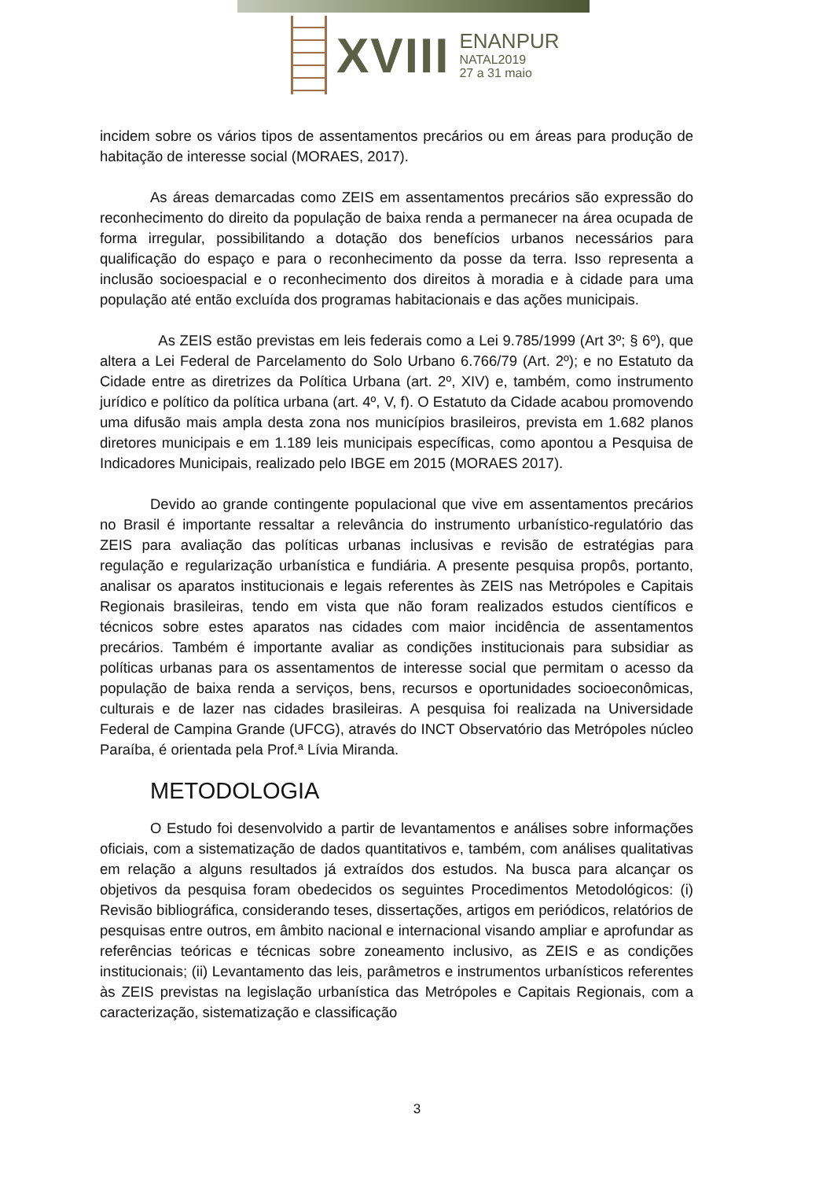XVIII
ENANPUR
NATAL2019
27 a 31 maio
incidem sobre os vários tipos de assentamentos precários ou em áreas para produção de habitação de interesse social (MORAES, 2017).
As áreas demarcadas como ZEIS em assentamentos precários são expressão do reconhecimento do direito da população de baixa renda a permanecer na área ocupada de forma irregular, possibilitando a dotação dos benefícios urbanos necessários para qualificação do espaço e para o reconhecimento da posse da terra. Isso representa a inclusão socioespacial e o reconhecimento dos direitos à moradia e à cidade para uma população até então excluída dos programas habitacionais e das ações municipais.
As ZEIS estão previstas em leis federais como a Lei 9.785/1999 (Art 3º; § 6º), que altera a Lei Federal de Parcelamento do Solo Urbano 6.766/79 (Art. 2º); e no Estatuto da Cidade entre as diretrizes da Política Urbana (art. 2º, XIV) e, também, como instrumento jurídico e político da política urbana (art. 4º, V, f). O Estatuto da Cidade acabou promovendo uma difusão mais ampla desta zona nos municípios brasileiros, prevista em 1.682 planos diretores municipais e em 1.189 leis municipais específicas, como apontou a Pesquisa de Indicadores Municipais, realizado pelo IBGE em 2015 (MORAES 2017).
Devido ao grande contingente populacional que vive em assentamentos precários no Brasil é importante ressaltar a relevância do instrumento urbanístico-regulatório das ZEIS para avaliação das políticas urbanas inclusivas e revisão de estratégias para regulação e regularização urbanística e fundiária. A presente pesquisa propôs, portanto, analisar os aparatos institucionais e legais referentes às ZEIS nas Metrópoles e Capitais Regionais brasileiras, tendo em vista que não foram realizados estudos científicos e técnicos sobre estes aparatos nas cidades com maior incidência de assentamentos precários. Também é importante avaliar as condições institucionais para subsidiar as políticas urbanas para os assentamentos de interesse social que permitam o acesso da população de baixa renda a serviços, bens, recursos e oportunidades socioeconômicas, culturais e de lazer nas cidades brasileiras. A pesquisa foi realizada na Universidade Federal de Campina Grande (UFCG), através do INCT Observatório das Metrópoles núcleo Paraíba, é orientada pela Prof.ª Lívia Miranda.
METODOLOGIA
O Estudo foi desenvolvido a partir de levantamentos e análises sobre informações oficiais, com a sistematização de dados quantitativos e, também, com análises qualitativas em relação a alguns resultados já extraídos dos estudos. Na busca para alcançar os objetivos da pesquisa foram obedecidos os seguintes Procedimentos Metodológicos: (i) Revisão bibliográfica, considerando teses, dissertações, artigos em periódicos, relatórios de pesquisas entre outros, em âmbito nacional e internacional visando ampliar e aprofundar as referências teóricas e técnicas sobre zoneamento inclusivo, as ZEIS e as condições institucionais; (ii) Levantamento das leis, parâmetros e instrumentos urbanísticos referentes às ZEIS previstas na legislação urbanística das Metrópoles e Capitais Regionais, com a caracterização, sistematização e classificação
3